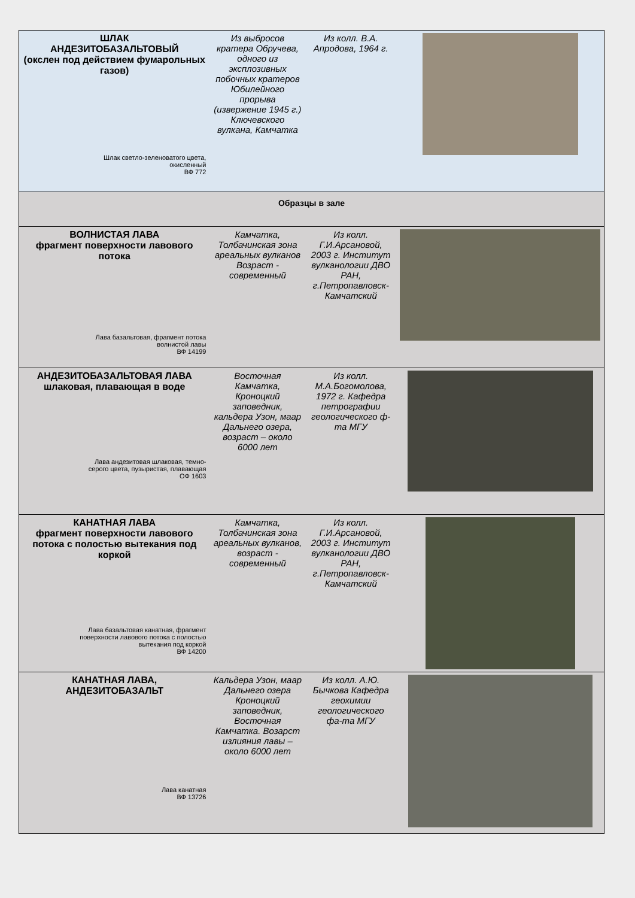| ШЛАК АНДЕЗИТОБАЗАЛЬТОВЫЙ (окслен под действием фумарольных газов) Шлак светло-зеленоватого цвета, окисленный ВФ 772 | Из выбросов кратера Обручева, одного из эксплозивных побочных кратеров Юбилейного прорыва (извержение 1945 г.) Ключевского вулкана, Камчатка | Из колл. В.А. Апродова, 1964 г. | |
| Образцы в зале | | | |
| ВОЛНИСТАЯ ЛАВА фрагмент поверхности лавового потока Лава базальтовая, фрагмент потока волнистой лавы ВФ 14199 | Камчатка, Толбачинская зона ареальных вулканов Возраст - современный | Из колл. Г.И.Арсановой, 2003 г. Институт вулканологии ДВО РАН, г.Петропавловск-Камчатский | |
| АНДЕЗИТОБАЗАЛЬТОВАЯ ЛАВА шлаковая, плавающая в воде Лава андезитовая шлаковая, темно- серого цвета, пузыристая, плавающая ОФ 1603 | Восточная Камчатка, Кроноцкий заповедник, кальдера Узон, маар Дальнего озера, возраст – около 6000 лет | Из колл. М.А.Богомолова, 1972 г. Кафедра петрографии геологического ф-та МГУ | |
| КАНАТНАЯ ЛАВА фрагмент поверхности лавового потока с полостью вытекания под коркой Лава базальтовая канатная, фрагмент поверхности лавового потока с полостью вытекания под коркой ВФ 14200 | Камчатка, Толбачинская зона ареальных вулканов, возраст - современный | Из колл. Г.И.Арсановой, 2003 г. Институт вулканологии ДВО РАН, г.Петропавловск-Камчатский | |
| КАНАТНАЯ ЛАВА, АНДЕЗИТОБАЗАЛЬТ Лава канатная ВФ 13726 | Кальдера Узон, маар Дальнего озера Кроноцкий заповедник, Восточная Камчатка. Возарст излияния лавы – около 6000 лет | Из колл. А.Ю. Бычкова Кафедра геохимии геологического фа-та МГУ | |